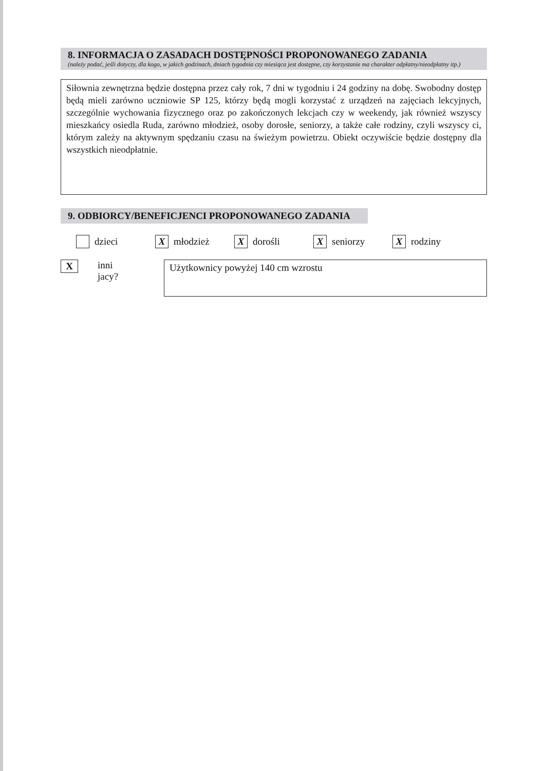8. INFORMACJA O ZASADACH DOSTĘPNOŚCI PROPONOWANEGO ZADANIA
(należy podać, jeśli dotyczy, dla kogo, w jakich godzinach, dniach tygodnia czy miesiąca jest dostępne, czy korzystanie ma charakter odpłatny/nieodpłatny itp.)
Siłownia zewnętrzna będzie dostępna przez cały rok, 7 dni w tygodniu i 24 godziny na dobę. Swobodny dostęp będą mieli zarówno uczniowie SP 125, którzy będą mogli korzystać z urządzeń na zajęciach lekcyjnych, szczególnie wychowania fizycznego oraz po zakończonych lekcjach czy w weekendy, jak również wszyscy mieszkańcy osiedla Ruda, zarówno młodzież, osoby dorosłe, seniorzy, a także całe rodziny, czyli wszyscy ci, którym zależy na aktywnym spędzaniu czasu na świeżym powietrzu. Obiekt oczywiście będzie dostępny dla wszystkich nieodpłatnie.
9. ODBIORCY/BENEFICJENCI PROPONOWANEGO ZADANIA
dzieci X młodzież X dorośli X seniorzy X rodziny
Xinni jacy?
Użytkownicy powyżej 140 cm wzrostu